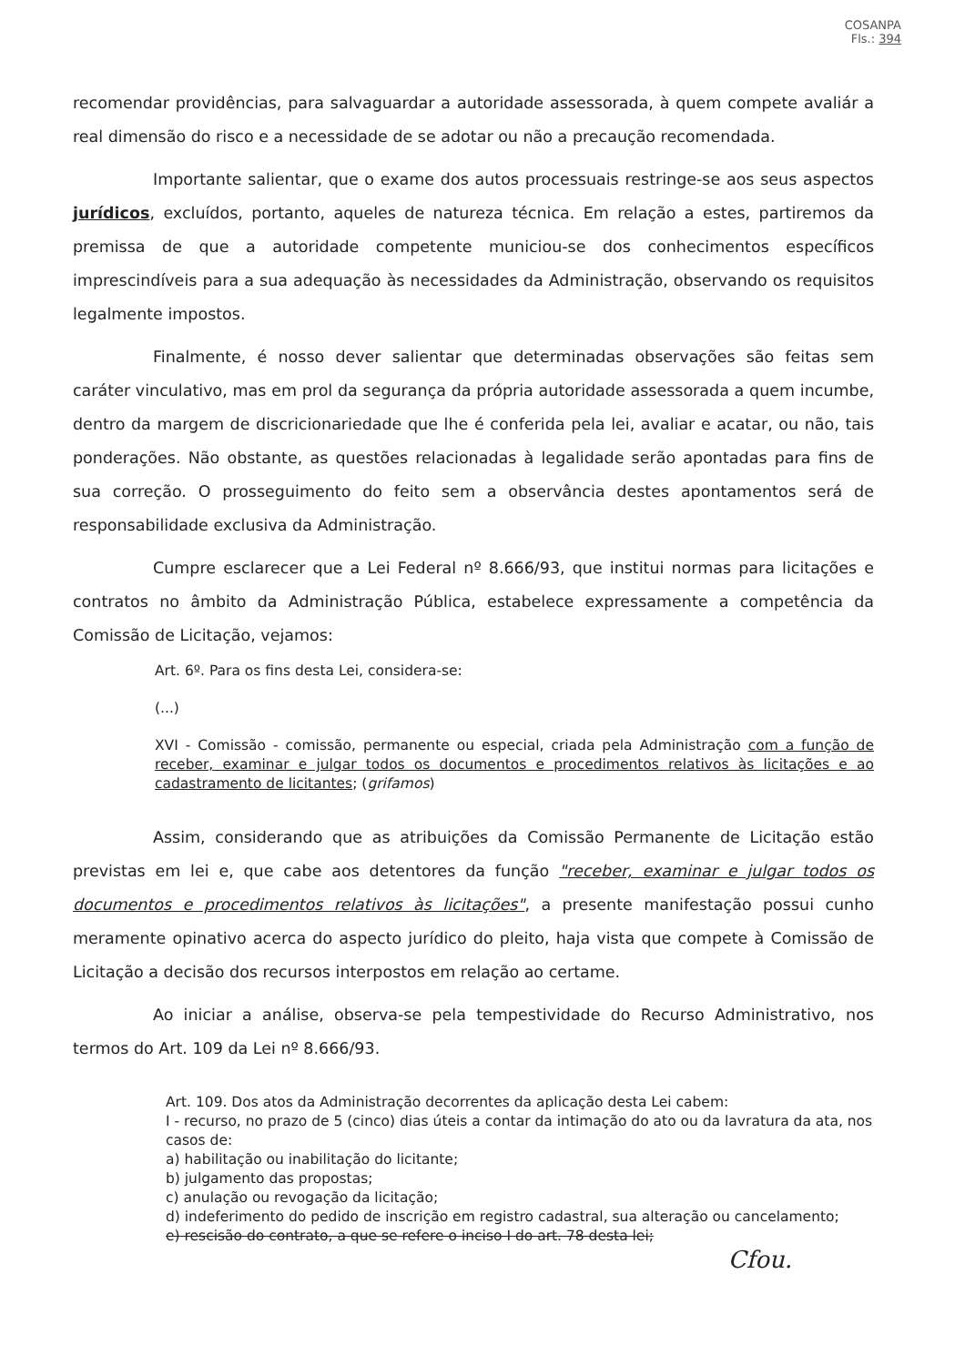COSANPA
Fls.: 394
recomendar providências, para salvaguardar a autoridade assessorada, à quem compete avaliár a real dimensão do risco e a necessidade de se adotar ou não a precaução recomendada.
Importante salientar, que o exame dos autos processuais restringe-se aos seus aspectos jurídicos, excluídos, portanto, aqueles de natureza técnica. Em relação a estes, partiremos da premissa de que a autoridade competente municiou-se dos conhecimentos específicos imprescindíveis para a sua adequação às necessidades da Administração, observando os requisitos legalmente impostos.
Finalmente, é nosso dever salientar que determinadas observações são feitas sem caráter vinculativo, mas em prol da segurança da própria autoridade assessorada a quem incumbe, dentro da margem de discricionariedade que lhe é conferida pela lei, avaliar e acatar, ou não, tais ponderações. Não obstante, as questões relacionadas à legalidade serão apontadas para fins de sua correção. O prosseguimento do feito sem a observância destes apontamentos será de responsabilidade exclusiva da Administração.
Cumpre esclarecer que a Lei Federal nº 8.666/93, que institui normas para licitações e contratos no âmbito da Administração Pública, estabelece expressamente a competência da Comissão de Licitação, vejamos:
Art. 6º. Para os fins desta Lei, considera-se:
(...)
XVI - Comissão - comissão, permanente ou especial, criada pela Administração com a função de receber, examinar e julgar todos os documentos e procedimentos relativos às licitações e ao cadastramento de licitantes; (grifamos)
Assim, considerando que as atribuições da Comissão Permanente de Licitação estão previstas em lei e, que cabe aos detentores da função "receber, examinar e julgar todos os documentos e procedimentos relativos às licitações", a presente manifestação possui cunho meramente opinativo acerca do aspecto jurídico do pleito, haja vista que compete à Comissão de Licitação a decisão dos recursos interpostos em relação ao certame.
Ao iniciar a análise, observa-se pela tempestividade do Recurso Administrativo, nos termos do Art. 109 da Lei nº 8.666/93.
Art. 109. Dos atos da Administração decorrentes da aplicação desta Lei cabem:
I - recurso, no prazo de 5 (cinco) dias úteis a contar da intimação do ato ou da lavratura da ata, nos casos de:
a) habilitação ou inabilitação do licitante;
b) julgamento das propostas;
c) anulação ou revogação da licitação;
d) indeferimento do pedido de inscrição em registro cadastral, sua alteração ou cancelamento;
e) rescisão do contrato, a que se refere o inciso I do art. 78 desta lei;
Cfou.